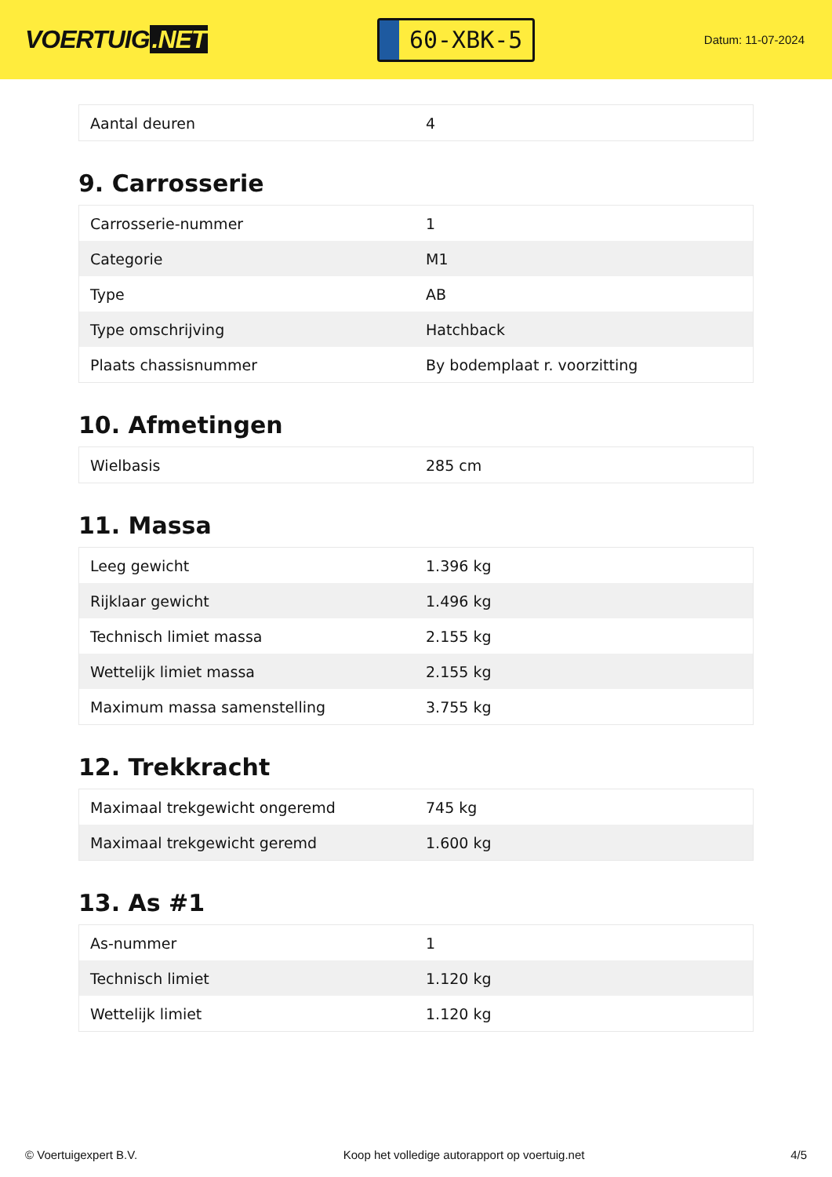VOERTUIG.NET
60-XBK-5
Datum: 11-07-2024
| Aantal deuren | 4 |
9. Carrosserie
| Carrosserie-nummer | 1 |
| Categorie | M1 |
| Type | AB |
| Type omschrijving | Hatchback |
| Plaats chassisnummer | By bodemplaat r. voorzitting |
10. Afmetingen
| Wielbasis | 285 cm |
11. Massa
| Leeg gewicht | 1.396 kg |
| Rijklaar gewicht | 1.496 kg |
| Technisch limiet massa | 2.155 kg |
| Wettelijk limiet massa | 2.155 kg |
| Maximum massa samenstelling | 3.755 kg |
12. Trekkracht
| Maximaal trekgewicht ongeremd | 745 kg |
| Maximaal trekgewicht geremd | 1.600 kg |
13. As #1
| As-nummer | 1 |
| Technisch limiet | 1.120 kg |
| Wettelijk limiet | 1.120 kg |
© Voertuigexpert B.V. Koop het volledige autorapport op voertuig.net 4/5